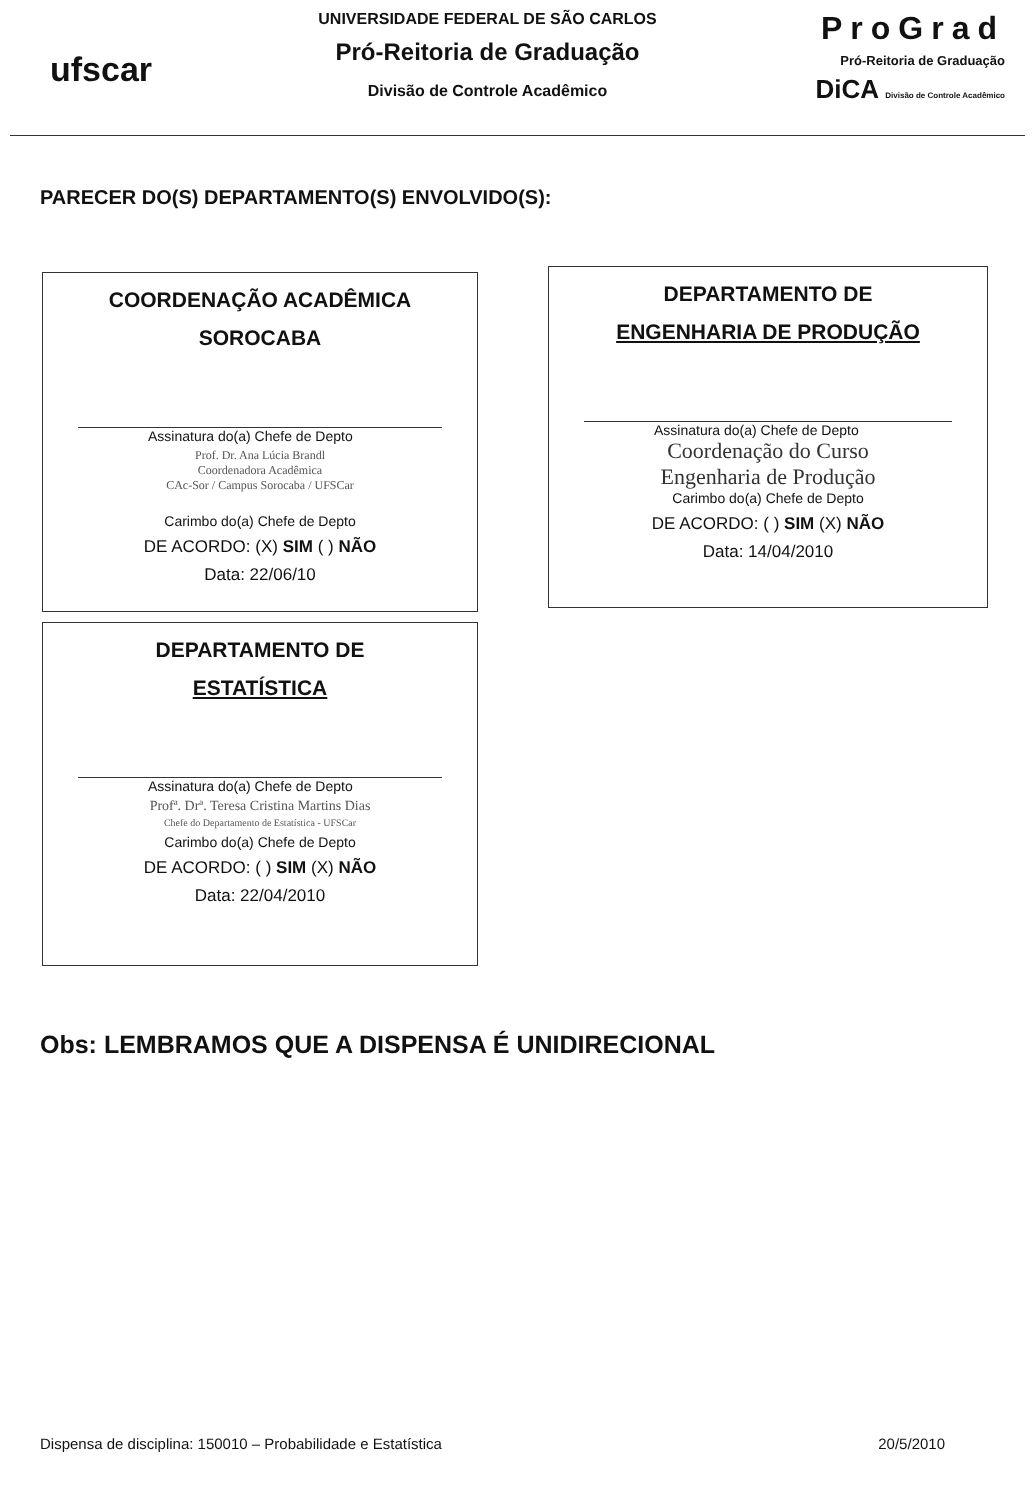ufscar
UNIVERSIDADE FEDERAL DE SÃO CARLOS
Pró-Reitoria de Graduação
Divisão de Controle Acadêmico
ProGrad
Pró-Reitoria de Graduação
DiCA Divisão de Controle Acadêmico
PARECER DO(S) DEPARTAMENTO(S) ENVOLVIDO(S):
COORDENAÇÃO ACADÊMICA
SOROCABA
Assinatura do(a) Chefe de Depto
Prof. Dr. Ana Lúcia Brandl
Coordenadora Acadêmica
CAc-Sor / Campus Sorocaba / UFSCar
Carimbo do(a) Chefe de Depto
DE ACORDO: (X) SIM ( ) NÃO
Data: 22/06/10
DEPARTAMENTO DE
ENGENHARIA DE PRODUÇÃO
Assinatura do(a) Chefe de Depto
Coordenação do Curso
Engenharia de Produção
Carimbo do(a) Chefe de Depto
DE ACORDO: ( ) SIM (X) NÃO
Data: 14/04/2010
DEPARTAMENTO DE
ESTATÍSTICA
Assinatura do(a) Chefe de Depto
Profª. Drª. Teresa Cristina Martins Dias
Chefe do Departamento de Estatística - UFSCar
Carimbo do(a) Chefe de Depto
DE ACORDO: ( ) SIM (X) NÃO
Data: 22/04/2010
Obs: LEMBRAMOS QUE A DISPENSA É UNIDIRECIONAL
Dispensa de disciplina: 150010 – Probabilidade e Estatística 20/5/2010